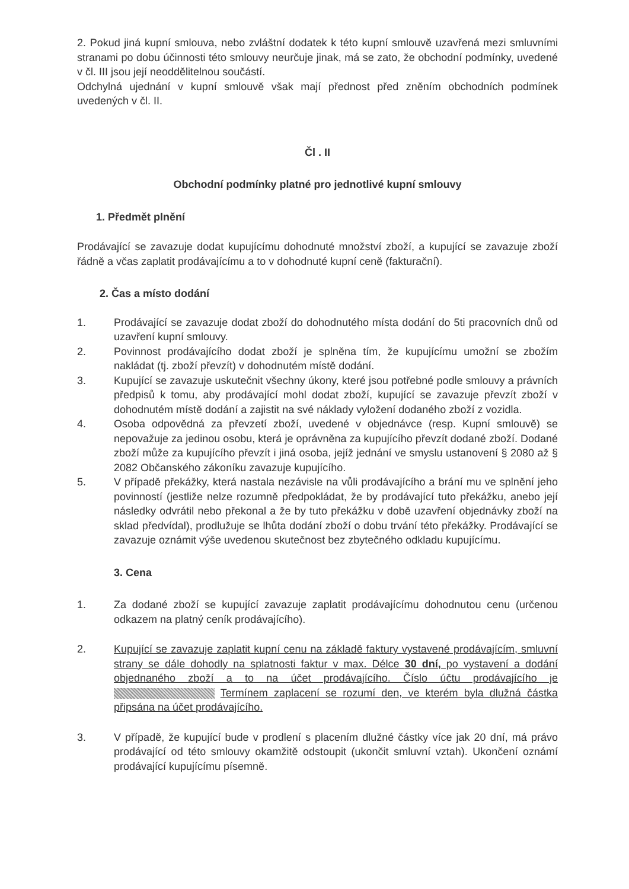2. Pokud jiná kupní smlouva, nebo zvláštní dodatek k této kupní smlouvě uzavřená mezi smluvními stranami po dobu účinnosti této smlouvy neurčuje jinak, má se zato, že obchodní podmínky, uvedené v čl. III jsou její neoddělitelnou součástí.
Odchylná ujednání v kupní smlouvě však mají přednost před zněním obchodních podmínek uvedených v čl. II.
Čl . II
Obchodní podmínky platné pro jednotlivé kupní smlouvy
1. Předmět plnění
Prodávající se zavazuje dodat kupujícímu dohodnuté množství zboží, a kupující se zavazuje zboží řádně a včas zaplatit prodávajícímu a to v dohodnuté kupní ceně (fakturační).
2. Čas a místo dodání
1. Prodávající se zavazuje dodat zboží do dohodnutého místa dodání do 5ti pracovních dnů od uzavření kupní smlouvy.
2. Povinnost prodávajícího dodat zboží je splněna tím, že kupujícímu umožní se zbožím nakládat (tj. zboží převzít) v dohodnutém místě dodání.
3. Kupující se zavazuje uskutečnit všechny úkony, které jsou potřebné podle smlouvy a právních předpisů k tomu, aby prodávající mohl dodat zboží, kupující se zavazuje převzít zboží v dohodnutém místě dodání a zajistit na své náklady vyložení dodaného zboží z vozidla.
4. Osoba odpovědná za převzetí zboží, uvedené v objednávce (resp. Kupní smlouvě) se nepovažuje za jedinou osobu, která je oprávněna za kupujícího převzít dodané zboží. Dodané zboží může za kupujícího převzít i jiná osoba, jejíž jednání ve smyslu ustanovení § 2080 až § 2082 Občanského zákoníku zavazuje kupujícího.
5. V případě překážky, která nastala nezávisle na vůli prodávajícího a brání mu ve splnění jeho povinností (jestliže nelze rozumně předpokládat, že by prodávající tuto překážku, anebo její následky odvrátil nebo překonal a že by tuto překážku v době uzavření objednávky zboží na sklad předvídal), prodlužuje se lhůta dodání zboží o dobu trvání této překážky. Prodávající se zavazuje oznámit výše uvedenou skutečnost bez zbytečného odkladu kupujícímu.
3. Cena
1. Za dodané zboží se kupující zavazuje zaplatit prodávajícímu dohodnutou cenu (určenou odkazem na platný ceník prodávajícího).
2. Kupující se zavazuje zaplatit kupní cenu na základě faktury vystavené prodávajícím, smluvní strany se dále dohodly na splatnosti faktur v max. Délce 30 dní, po vystavení a dodání objednaného zboží a to na účet prodávajícího. Číslo účtu prodávajícího je Termínem zaplacení se rozumí den, ve kterém byla dlužná částka připsána na účet prodávajícího.
3. V případě, že kupující bude v prodlení s placením dlužné částky více jak 20 dní, má právo prodávající od této smlouvy okamžitě odstoupit (ukončit smluvní vztah). Ukončení oznámí prodávající kupujícímu písemně.